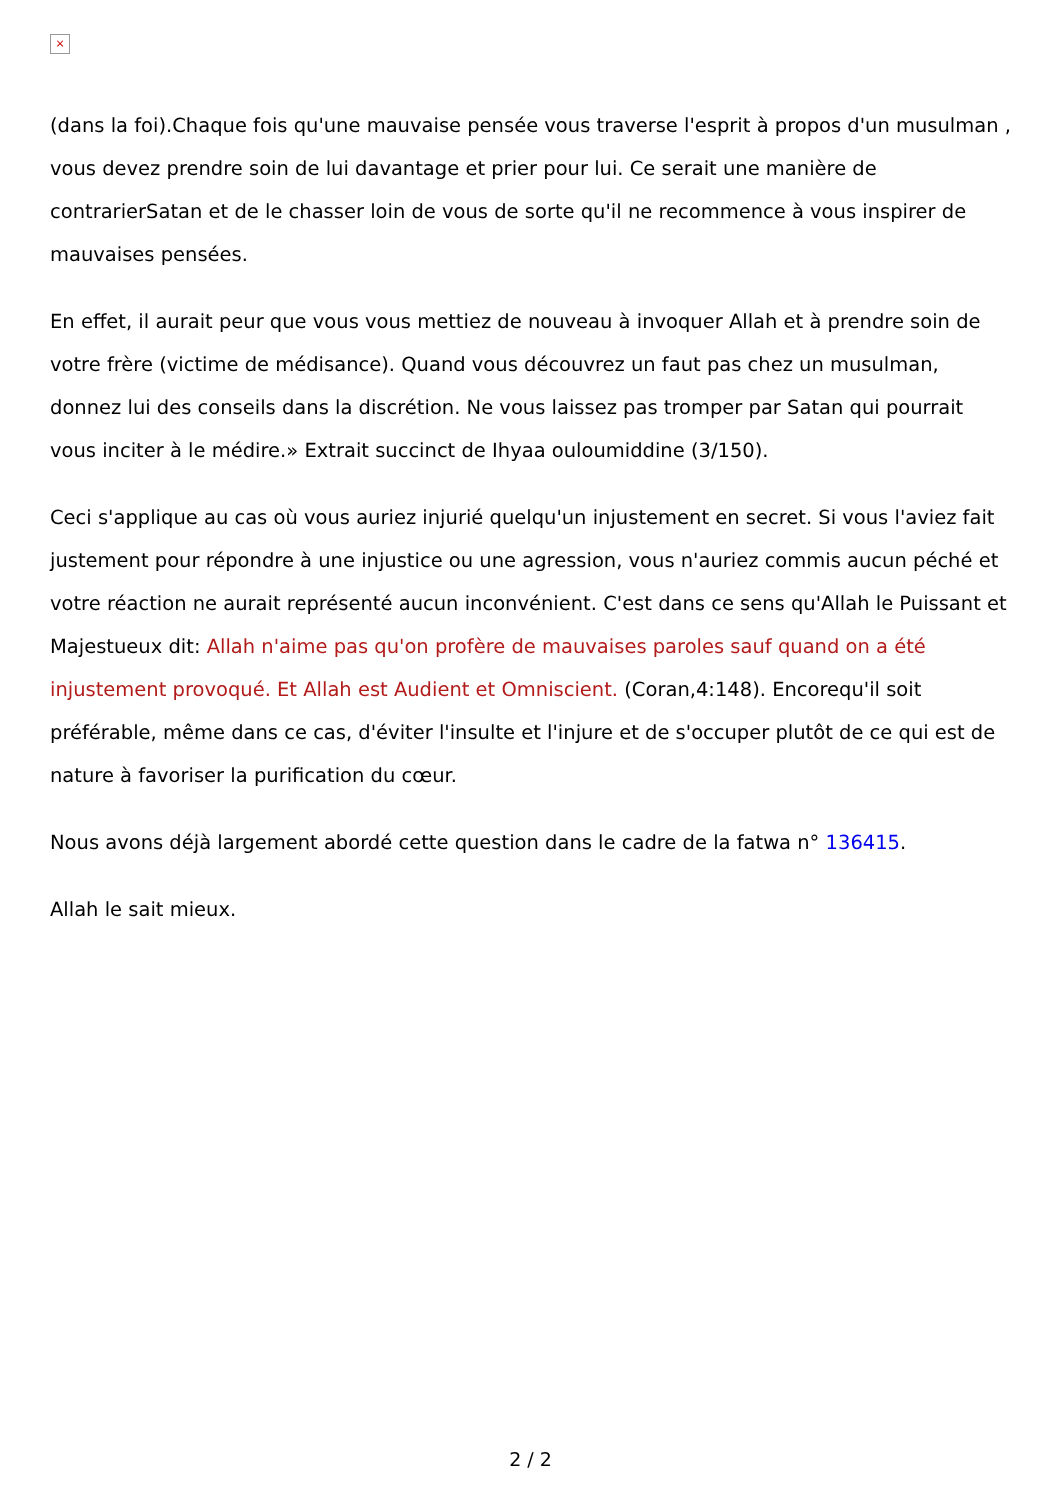×
(dans la foi).Chaque fois qu'une mauvaise pensée vous traverse l'esprit à propos d'un musulman , vous devez prendre soin de lui davantage et prier pour lui. Ce serait une manière de contrarierSatan et de le chasser loin de vous de sorte qu'il ne recommence à vous inspirer de mauvaises pensées.
En effet, il aurait peur que vous vous mettiez de nouveau à invoquer Allah et à prendre soin de votre frère (victime de médisance). Quand vous découvrez un faut pas chez un musulman, donnez lui des conseils dans la discrétion. Ne vous laissez pas tromper par Satan qui pourrait vous inciter à le médire.» Extrait succinct de Ihyaa ouloumiddine (3/150).
Ceci s'applique au cas où vous auriez injurié quelqu'un injustement en secret. Si vous l'aviez fait justement pour répondre à une injustice ou une agression, vous n'auriez commis aucun péché et votre réaction ne aurait représenté aucun inconvénient. C'est dans ce sens qu'Allah le Puissant et Majestueux dit: Allah n'aime pas qu'on profère de mauvaises paroles sauf quand on a été injustement provoqué. Et Allah est Audient et Omniscient. (Coran,4:148). Encorequ'il soit préférable, même dans ce cas, d'éviter l'insulte et l'injure et de s'occuper plutôt de ce qui est de nature à favoriser la purification du cœur.
Nous avons déjà largement abordé cette question dans le cadre de la fatwa n° 136415.
Allah le sait mieux.
2 / 2